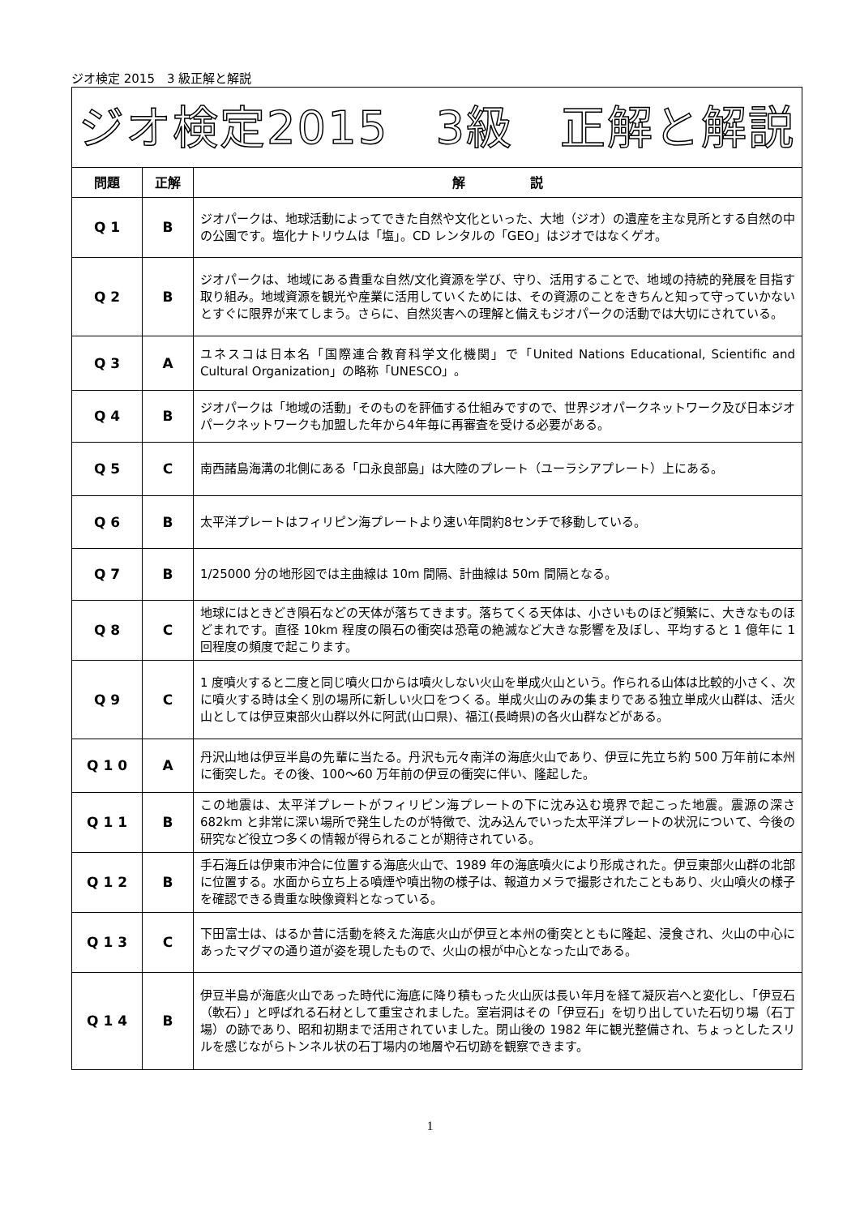ジオ検定 2015　3 級正解と解説
| ジオ検定2015 3級 正解と解説 | | |
| 問題 | 正解 | 解 説 |
| Q 1 | B | ジオパークは、地球活動によってできた自然や文化といった、大地（ジオ）の遺産を主な見所とする自然の中の公園です。塩化ナトリウムは「塩」。CD レンタルの「GEO」はジオではなくゲオ。 |
| Q 2 | B | ジオパークは、地域にある貴重な自然/文化資源を学び、守り、活用することで、地域の持続的発展を目指す取り組み。地域資源を観光や産業に活用していくためには、その資源のことをきちんと知って守っていかないとすぐに限界が来てしまう。さらに、自然災害への理解と備えもジオパークの活動では大切にされている。 |
| Q 3 | A | ユネスコは日本名「国際連合教育科学文化機関」で「United Nations Educational, Scientific and Cultural Organization」の略称「UNESCO」。 |
| Q 4 | B | ジオパークは「地域の活動」そのものを評価する仕組みですので、世界ジオパークネットワーク及び日本ジオパークネットワークも加盟した年から4年毎に再審査を受ける必要がある。 |
| Q 5 | C | 南西諸島海溝の北側にある「口永良部島」は大陸のプレート（ユーラシアプレート）上にある。 |
| Q 6 | B | 太平洋プレートはフィリピン海プレートより速い年間約8センチで移動している。 |
| Q 7 | B | 1/25000 分の地形図では主曲線は 10m 間隔、計曲線は 50m 間隔となる。 |
| Q 8 | C | 地球にはときどき隕石などの天体が落ちてきます。落ちてくる天体は、小さいものほど頻繁に、大きなものほどまれです。直径 10km 程度の隕石の衝突は恐竜の絶滅など大きな影響を及ぼし、平均すると 1 億年に 1 回程度の頻度で起こります。 |
| Q 9 | C | 1 度噴火すると二度と同じ噴火口からは噴火しない火山を単成火山という。作られる山体は比較的小さく、次に噴火する時は全く別の場所に新しい火口をつくる。単成火山のみの集まりである独立単成火山群は、活火山としては伊豆東部火山群以外に阿武(山口県)、福江(長崎県)の各火山群などがある。 |
| Q 1 0 | A | 丹沢山地は伊豆半島の先輩に当たる。丹沢も元々南洋の海底火山であり、伊豆に先立ち約 500 万年前に本州に衝突した。その後、100～60 万年前の伊豆の衝突に伴い、隆起した。 |
| Q 1 1 | B | この地震は、太平洋プレートがフィリピン海プレートの下に沈み込む境界で起こった地震。震源の深さ 682km と非常に深い場所で発生したのが特徴で、沈み込んでいった太平洋プレートの状況について、今後の研究など役立つ多くの情報が得られることが期待されている。 |
| Q 1 2 | B | 手石海丘は伊東市沖合に位置する海底火山で、1989 年の海底噴火により形成された。伊豆東部火山群の北部に位置する。水面から立ち上る噴煙や噴出物の様子は、報道カメラで撮影されたこともあり、火山噴火の様子を確認できる貴重な映像資料となっている。 |
| Q 1 3 | C | 下田富士は、はるか昔に活動を終えた海底火山が伊豆と本州の衝突とともに隆起、浸食され、火山の中心にあったマグマの通り道が姿を現したもので、火山の根が中心となった山である。 |
| Q 1 4 | B | 伊豆半島が海底火山であった時代に海底に降り積もった火山灰は長い年月を経て凝灰岩へと変化し、「伊豆石（軟石）」と呼ばれる石材として重宝されました。室岩洞はその「伊豆石」を切り出していた石切り場（石丁場）の跡であり、昭和初期まで活用されていました。閉山後の 1982 年に観光整備され、ちょっとしたスリルを感じながらトンネル状の石丁場内の地層や石切跡を観察できます。 |
1